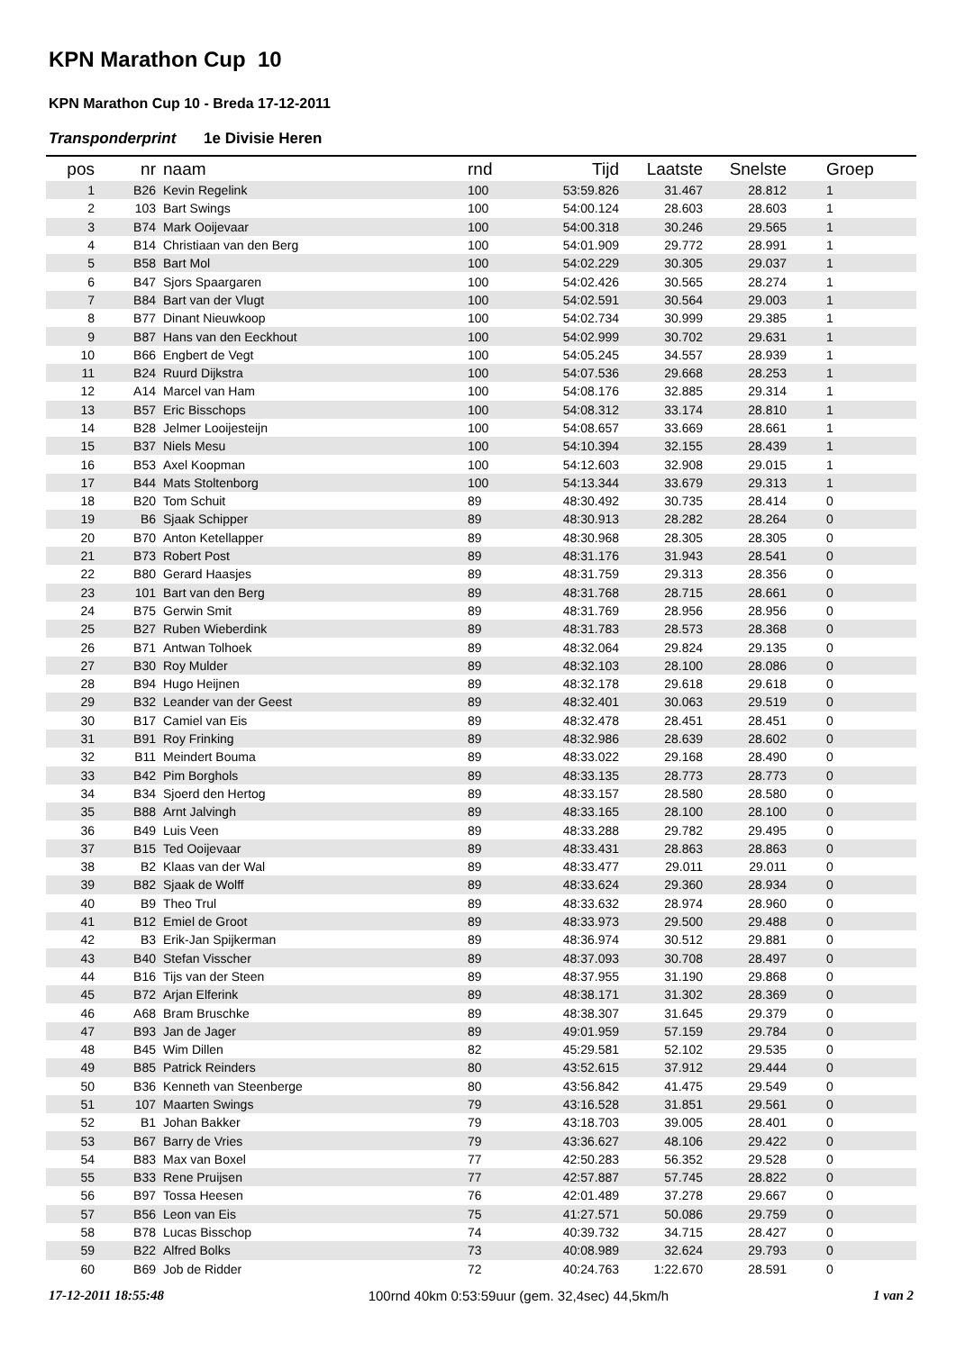KPN Marathon Cup 10
KPN Marathon Cup 10 - Breda 17-12-2011
Transponderprint 1e Divisie Heren
| pos | nr | naam | rnd | Tijd | Laatste | Snelste | Groep |
| --- | --- | --- | --- | --- | --- | --- | --- |
| 1 | B26 | Kevin Regelink | 100 | 53:59.826 | 31.467 | 28.812 | 1 |
| 2 | 103 | Bart Swings | 100 | 54:00.124 | 28.603 | 28.603 | 1 |
| 3 | B74 | Mark Ooijevaar | 100 | 54:00.318 | 30.246 | 29.565 | 1 |
| 4 | B14 | Christiaan van den Berg | 100 | 54:01.909 | 29.772 | 28.991 | 1 |
| 5 | B58 | Bart Mol | 100 | 54:02.229 | 30.305 | 29.037 | 1 |
| 6 | B47 | Sjors Spaargaren | 100 | 54:02.426 | 30.565 | 28.274 | 1 |
| 7 | B84 | Bart van der Vlugt | 100 | 54:02.591 | 30.564 | 29.003 | 1 |
| 8 | B77 | Dinant Nieuwkoop | 100 | 54:02.734 | 30.999 | 29.385 | 1 |
| 9 | B87 | Hans van den Eeckhout | 100 | 54:02.999 | 30.702 | 29.631 | 1 |
| 10 | B66 | Engbert de Vegt | 100 | 54:05.245 | 34.557 | 28.939 | 1 |
| 11 | B24 | Ruurd Dijkstra | 100 | 54:07.536 | 29.668 | 28.253 | 1 |
| 12 | A14 | Marcel van Ham | 100 | 54:08.176 | 32.885 | 29.314 | 1 |
| 13 | B57 | Eric Bisschops | 100 | 54:08.312 | 33.174 | 28.810 | 1 |
| 14 | B28 | Jelmer Looijesteijn | 100 | 54:08.657 | 33.669 | 28.661 | 1 |
| 15 | B37 | Niels Mesu | 100 | 54:10.394 | 32.155 | 28.439 | 1 |
| 16 | B53 | Axel Koopman | 100 | 54:12.603 | 32.908 | 29.015 | 1 |
| 17 | B44 | Mats Stoltenborg | 100 | 54:13.344 | 33.679 | 29.313 | 1 |
| 18 | B20 | Tom Schuit | 89 | 48:30.492 | 30.735 | 28.414 | 0 |
| 19 | B6 | Sjaak Schipper | 89 | 48:30.913 | 28.282 | 28.264 | 0 |
| 20 | B70 | Anton Ketellapper | 89 | 48:30.968 | 28.305 | 28.305 | 0 |
| 21 | B73 | Robert Post | 89 | 48:31.176 | 31.943 | 28.541 | 0 |
| 22 | B80 | Gerard Haasjes | 89 | 48:31.759 | 29.313 | 28.356 | 0 |
| 23 | 101 | Bart van den Berg | 89 | 48:31.768 | 28.715 | 28.661 | 0 |
| 24 | B75 | Gerwin Smit | 89 | 48:31.769 | 28.956 | 28.956 | 0 |
| 25 | B27 | Ruben Wieberdink | 89 | 48:31.783 | 28.573 | 28.368 | 0 |
| 26 | B71 | Antwan Tolhoek | 89 | 48:32.064 | 29.824 | 29.135 | 0 |
| 27 | B30 | Roy Mulder | 89 | 48:32.103 | 28.100 | 28.086 | 0 |
| 28 | B94 | Hugo Heijnen | 89 | 48:32.178 | 29.618 | 29.618 | 0 |
| 29 | B32 | Leander van der Geest | 89 | 48:32.401 | 30.063 | 29.519 | 0 |
| 30 | B17 | Camiel van Eis | 89 | 48:32.478 | 28.451 | 28.451 | 0 |
| 31 | B91 | Roy Frinking | 89 | 48:32.986 | 28.639 | 28.602 | 0 |
| 32 | B11 | Meindert Bouma | 89 | 48:33.022 | 29.168 | 28.490 | 0 |
| 33 | B42 | Pim Borghols | 89 | 48:33.135 | 28.773 | 28.773 | 0 |
| 34 | B34 | Sjoerd den Hertog | 89 | 48:33.157 | 28.580 | 28.580 | 0 |
| 35 | B88 | Arnt Jalvingh | 89 | 48:33.165 | 28.100 | 28.100 | 0 |
| 36 | B49 | Luis Veen | 89 | 48:33.288 | 29.782 | 29.495 | 0 |
| 37 | B15 | Ted Ooijevaar | 89 | 48:33.431 | 28.863 | 28.863 | 0 |
| 38 | B2 | Klaas van der Wal | 89 | 48:33.477 | 29.011 | 29.011 | 0 |
| 39 | B82 | Sjaak de Wolff | 89 | 48:33.624 | 29.360 | 28.934 | 0 |
| 40 | B9 | Theo Trul | 89 | 48:33.632 | 28.974 | 28.960 | 0 |
| 41 | B12 | Emiel de Groot | 89 | 48:33.973 | 29.500 | 29.488 | 0 |
| 42 | B3 | Erik-Jan Spijkerman | 89 | 48:36.974 | 30.512 | 29.881 | 0 |
| 43 | B40 | Stefan Visscher | 89 | 48:37.093 | 30.708 | 28.497 | 0 |
| 44 | B16 | Tijs van der Steen | 89 | 48:37.955 | 31.190 | 29.868 | 0 |
| 45 | B72 | Arjan Elferink | 89 | 48:38.171 | 31.302 | 28.369 | 0 |
| 46 | A68 | Bram Bruschke | 89 | 48:38.307 | 31.645 | 29.379 | 0 |
| 47 | B93 | Jan de Jager | 89 | 49:01.959 | 57.159 | 29.784 | 0 |
| 48 | B45 | Wim Dillen | 82 | 45:29.581 | 52.102 | 29.535 | 0 |
| 49 | B85 | Patrick Reinders | 80 | 43:52.615 | 37.912 | 29.444 | 0 |
| 50 | B36 | Kenneth van Steenberge | 80 | 43:56.842 | 41.475 | 29.549 | 0 |
| 51 | 107 | Maarten Swings | 79 | 43:16.528 | 31.851 | 29.561 | 0 |
| 52 | B1 | Johan Bakker | 79 | 43:18.703 | 39.005 | 28.401 | 0 |
| 53 | B67 | Barry de Vries | 79 | 43:36.627 | 48.106 | 29.422 | 0 |
| 54 | B83 | Max van Boxel | 77 | 42:50.283 | 56.352 | 29.528 | 0 |
| 55 | B33 | Rene Pruijsen | 77 | 42:57.887 | 57.745 | 28.822 | 0 |
| 56 | B97 | Tossa Heesen | 76 | 42:01.489 | 37.278 | 29.667 | 0 |
| 57 | B56 | Leon van Eis | 75 | 41:27.571 | 50.086 | 29.759 | 0 |
| 58 | B78 | Lucas Bisschop | 74 | 40:39.732 | 34.715 | 28.427 | 0 |
| 59 | B22 | Alfred Bolks | 73 | 40:08.989 | 32.624 | 29.793 | 0 |
| 60 | B69 | Job de Ridder | 72 | 40:24.763 | 1:22.670 | 28.591 | 0 |
17-12-2011 18:55:48 100rnd 40km 0:53:59uur (gem. 32,4sec) 44,5km/h 1 van 2